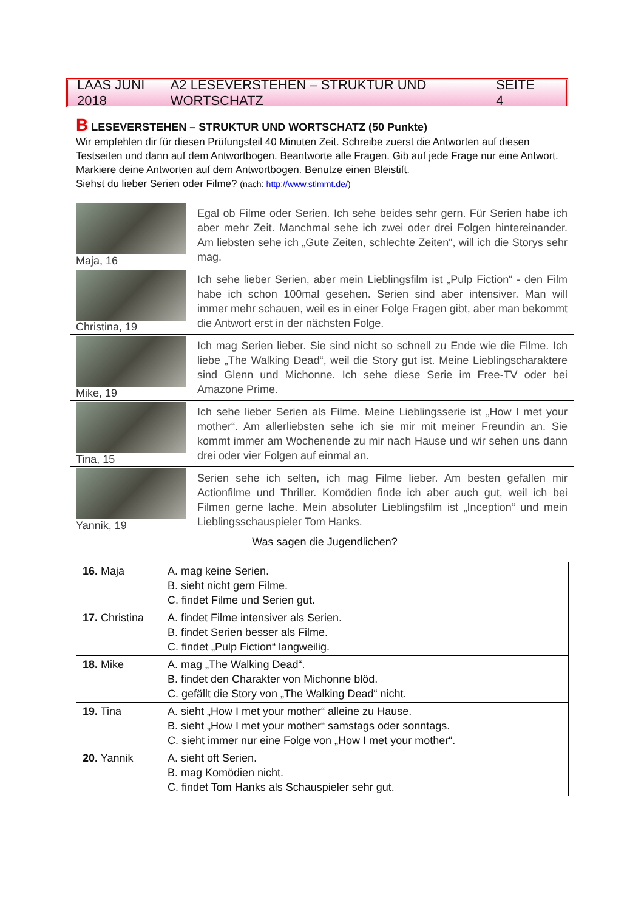LAAS JUNI 2018 A2 LESEVERSTEHEN – STRUKTUR UND WORTSCHATZ SEITE 4
B LESEVERSTEHEN – STRUKTUR UND WORTSCHATZ (50 Punkte)
Wir empfehlen dir für diesen Prüfungsteil 40 Minuten Zeit. Schreibe zuerst die Antworten auf diesen Testseiten und dann auf dem Antwortbogen. Beantworte alle Fragen. Gib auf jede Frage nur eine Antwort. Markiere deine Antworten auf dem Antwortbogen. Benutze einen Bleistift.
Siehst du lieber Serien oder Filme? (nach: http://www.stimmt.de/)
Maja, 16
Egal ob Filme oder Serien. Ich sehe beides sehr gern. Für Serien habe ich aber mehr Zeit. Manchmal sehe ich zwei oder drei Folgen hintereinander. Am liebsten sehe ich „Gute Zeiten, schlechte Zeiten“, will ich die Storys sehr mag.
Christina, 19
Ich sehe lieber Serien, aber mein Lieblingsfilm ist „Pulp Fiction“ - den Film habe ich schon 100mal gesehen. Serien sind aber intensiver. Man will immer mehr schauen, weil es in einer Folge Fragen gibt, aber man bekommt die Antwort erst in der nächsten Folge.
Mike, 19
Ich mag Serien lieber. Sie sind nicht so schnell zu Ende wie die Filme. Ich liebe „The Walking Dead“, weil die Story gut ist. Meine Lieblingscharaktere sind Glenn und Michonne. Ich sehe diese Serie im Free-TV oder bei Amazone Prime.
Tina, 15
Ich sehe lieber Serien als Filme. Meine Lieblingsserie ist „How I met your mother“. Am allerliebsten sehe ich sie mir mit meiner Freundin an. Sie kommt immer am Wochenende zu mir nach Hause und wir sehen uns dann drei oder vier Folgen auf einmal an.
Yannik, 19
Serien sehe ich selten, ich mag Filme lieber. Am besten gefallen mir Actionfilme und Thriller. Komödien finde ich aber auch gut, weil ich bei Filmen gerne lache. Mein absoluter Lieblingsfilm ist „Inception“ und mein Lieblingsschauspieler Tom Hanks.
Was sagen die Jugendlichen?
| 16. Maja | A. mag keine Serien. B. sieht nicht gern Filme. C. findet Filme und Serien gut. |
| 17. Christina | A. findet Filme intensiver als Serien. B. findet Serien besser als Filme. C. findet „Pulp Fiction“ langweilig. |
| 18. Mike | A. mag „The Walking Dead“. B. findet den Charakter von Michonne blöd. C. gefällt die Story von „The Walking Dead“ nicht. |
| 19. Tina | A. sieht „How I met your mother“ alleine zu Hause. B. sieht „How I met your mother“ samstags oder sonntags. C. sieht immer nur eine Folge von „How I met your mother“. |
| 20. Yannik | A. sieht oft Serien. B. mag Komödien nicht. C. findet Tom Hanks als Schauspieler sehr gut. |